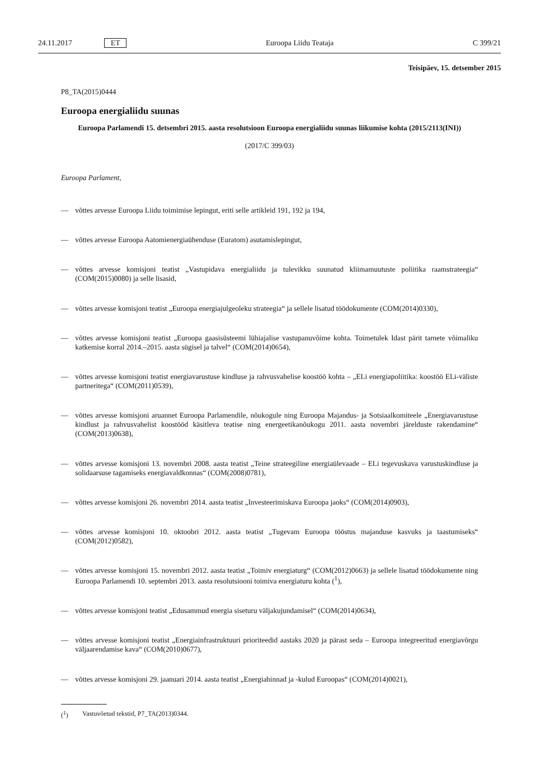24.11.2017 ET Euroopa Liidu Teataja C 399/21
Teisipäev, 15. detsember 2015
P8_TA(2015)0444
Euroopa energialiidu suunas
Euroopa Parlamendi 15. detsembri 2015. aasta resolutsioon Euroopa energialiidu suunas liikumise kohta (2015/2113(INI))
(2017/C 399/03)
Euroopa Parlament,
— võttes arvesse Euroopa Liidu toimimise lepingut, eriti selle artikleid 191, 192 ja 194,
— võttes arvesse Euroopa Aatomienergiaühenduse (Euratom) asutamislepingut,
— võttes arvesse komisjoni teatist „Vastupidava energialiidu ja tulevikku suunatud kliimamuutuste poliitika raamstrateegia“ (COM(2015)0080) ja selle lisasid,
— võttes arvesse komisjoni teatist „Euroopa energiajulgeoleku strateegia“ ja sellele lisatud töödokumente (COM(2014)0330),
— võttes arvesse komisjoni teatist „Euroopa gaasisüsteemi lühiajalise vastupanuvõime kohta. Toimetulek Idast pärit tarnete võimaliku katkemise korral 2014.–2015. aasta sügisel ja talvel“ (COM(2014)0654),
— võttes arvesse komisjoni teatist energiavarustuse kindluse ja rahvusvahelise koostöö kohta – „ELi energiapoliitika: koostöö ELi-väliste partneritega“ (COM(2011)0539),
— võttes arvesse komisjoni aruannet Euroopa Parlamendile, nõukogule ning Euroopa Majandus- ja Sotsiaalkomiteele „Energiavarustuse kindlust ja rahvusvahelist koostööd käsitleva teatise ning energeetikanõukogu 2011. aasta novembri järelduste rakendamine“ (COM(2013)0638),
— võttes arvesse komisjoni 13. novembri 2008. aasta teatist „Teine strateegiline energiaülevaade – ELi tegevuskava varustuskindluse ja solidaarsuse tagamiseks energiavaldkonnas“ (COM(2008)0781),
— võttes arvesse komisjoni 26. novembri 2014. aasta teatist „Investeerimiskava Euroopa jaoks“ (COM(2014)0903),
— võttes arvesse komisjoni 10. oktoobri 2012. aasta teatist „Tugevam Euroopa tööstus majanduse kasvuks ja taastumiseks“ (COM(2012)0582),
— võttes arvesse komisjoni 15. novembri 2012. aasta teatist „Toimiv energiaturg“ (COM(2012)0663) ja sellele lisatud töödokumente ning Euroopa Parlamendi 10. septembri 2013. aasta resolutsiooni toimiva energiaturu kohta (<sup>1</sup>),
— võttes arvesse komisjoni teatist „Edusammud energia siseturu väljakujundamisel“ (COM(2014)0634),
— võttes arvesse komisjoni teatist „Energiainfrastruktuuri prioriteedid aastaks 2020 ja pärast seda – Euroopa integreeritud energiavõrgu väljaarendamise kava“ (COM(2010)0677),
— võttes arvesse komisjoni 29. jaanuari 2014. aasta teatist „Energiahinnad ja -kulud Euroopas“ (COM(2014)0021),
(<sup>1</sup>) Vastuvõetud tekstid, P7_TA(2013)0344.